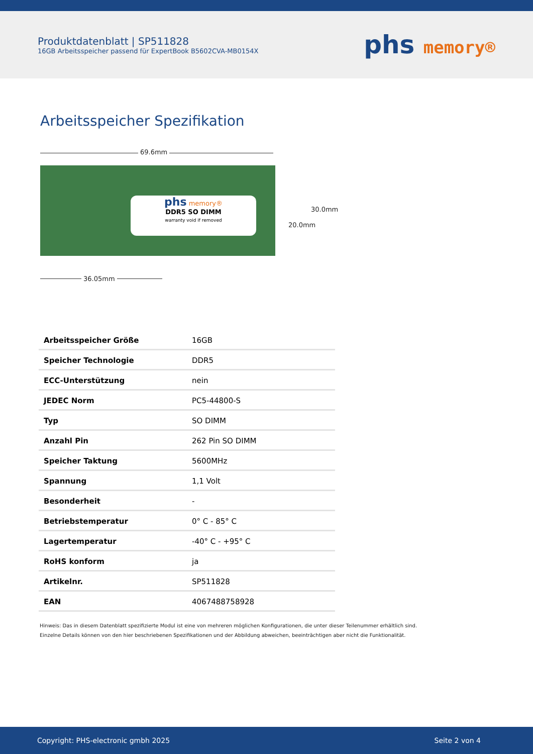Produktdatenblatt | SP511828
16GB Arbeitsspeicher passend für ExpertBook B5602CVA-MB0154X
phs memory®
Arbeitsspeicher Spezifikation
69.6mm
phs memory®
DDR5 SO DIMM
warranty void if removed
30.0mm
20.0mm
36.05mm
| Arbeitsspeicher Größe | 16GB |
| Speicher Technologie | DDR5 |
| ECC-Unterstützung | nein |
| JEDEC Norm | PC5-44800-S |
| Typ | SO DIMM |
| Anzahl Pin | 262 Pin SO DIMM |
| Speicher Taktung | 5600MHz |
| Spannung | 1,1 Volt |
| Besonderheit | - |
| Betriebstemperatur | 0° C - 85° C |
| Lagertemperatur | -40° C - +95° C |
| RoHS konform | ja |
| Artikelnr. | SP511828 |
| EAN | 4067488758928 |
Hinweis: Das in diesem Datenblatt spezifizierte Modul ist eine von mehreren möglichen Konfigurationen, die unter dieser Teilenummer erhältlich sind.
Einzelne Details können von den hier beschriebenen Spezifikationen und der Abbildung abweichen, beeinträchtigen aber nicht die Funktionalität.
Copyright: PHS-electronic gmbh 2025 Seite 2 von 4